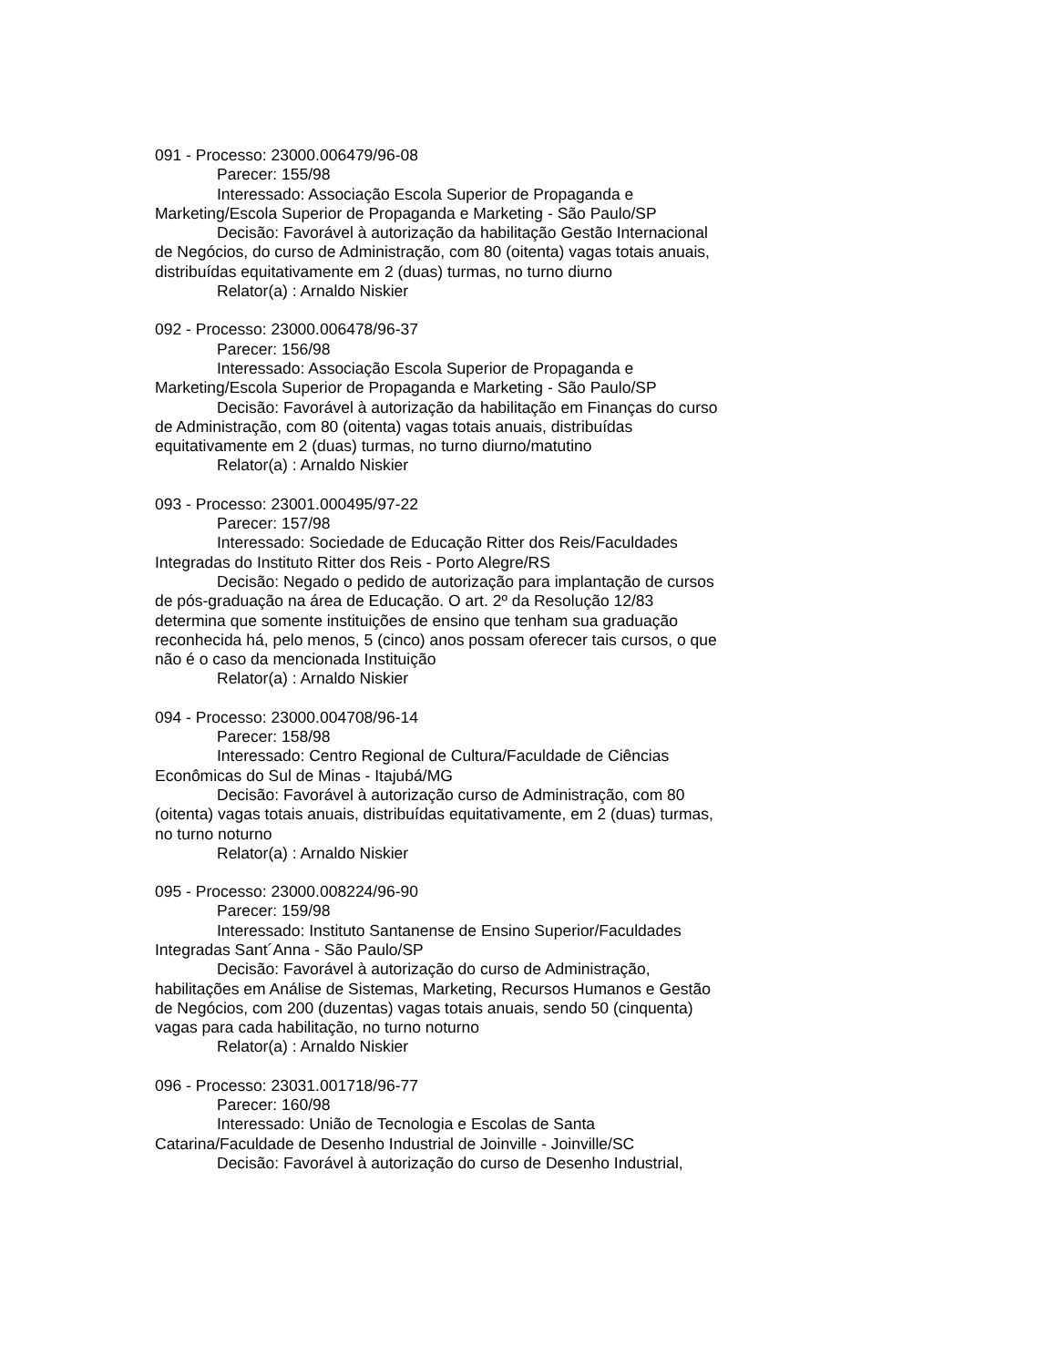091 - Processo: 23000.006479/96-08
Parecer: 155/98
Interessado: Associação Escola Superior de Propaganda e Marketing/Escola Superior de Propaganda e Marketing - São Paulo/SP
Decisão: Favorável à autorização da habilitação Gestão Internacional de Negócios, do curso de Administração, com 80 (oitenta) vagas totais anuais, distribuídas equitativamente em 2 (duas) turmas, no turno diurno
Relator(a) : Arnaldo Niskier
092 - Processo: 23000.006478/96-37
Parecer: 156/98
Interessado: Associação Escola Superior de Propaganda e Marketing/Escola Superior de Propaganda e Marketing - São Paulo/SP
Decisão: Favorável à autorização da habilitação em Finanças do curso de Administração, com 80 (oitenta) vagas totais anuais, distribuídas equitativamente em 2 (duas) turmas, no turno diurno/matutino
Relator(a) : Arnaldo Niskier
093 - Processo: 23001.000495/97-22
Parecer: 157/98
Interessado: Sociedade de Educação Ritter dos Reis/Faculdades Integradas do Instituto Ritter dos Reis - Porto Alegre/RS
Decisão: Negado o pedido de autorização para implantação de cursos de pós-graduação na área de Educação. O art. 2º da Resolução 12/83 determina que somente instituições de ensino que tenham sua graduação reconhecida há, pelo menos, 5 (cinco) anos possam oferecer tais cursos, o que não é o caso da mencionada Instituição
Relator(a) : Arnaldo Niskier
094 - Processo: 23000.004708/96-14
Parecer: 158/98
Interessado: Centro Regional de Cultura/Faculdade de Ciências Econômicas do Sul de Minas - Itajubá/MG
Decisão: Favorável à autorização curso de Administração, com 80 (oitenta) vagas totais anuais, distribuídas equitativamente, em 2 (duas) turmas, no turno noturno
Relator(a) : Arnaldo Niskier
095 - Processo: 23000.008224/96-90
Parecer: 159/98
Interessado: Instituto Santanense de Ensino Superior/Faculdades Integradas Sant´Anna - São Paulo/SP
Decisão: Favorável à autorização do curso de Administração, habilitações em Análise de Sistemas, Marketing, Recursos Humanos e Gestão de Negócios, com 200 (duzentas) vagas totais anuais, sendo 50 (cinquenta) vagas para cada habilitação, no turno noturno
Relator(a) : Arnaldo Niskier
096 - Processo: 23031.001718/96-77
Parecer: 160/98
Interessado: União de Tecnologia e Escolas de Santa Catarina/Faculdade de Desenho Industrial de Joinville - Joinville/SC
Decisão: Favorável à autorização do curso de Desenho Industrial,